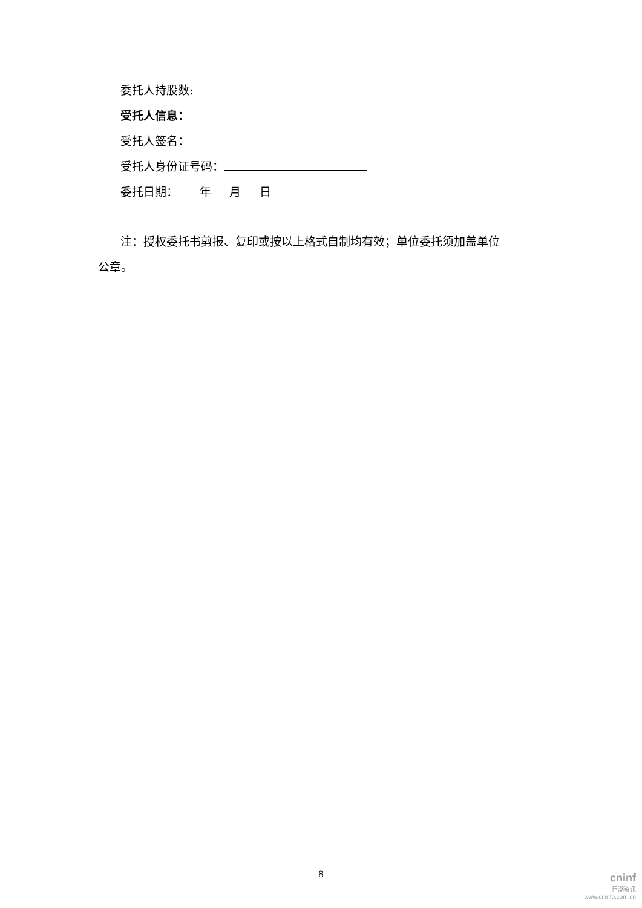委托人持股数:
受托人信息：
受托人签名：
受托人身份证号码：
委托日期： 年 月 日
注：授权委托书剪报、复印或按以上格式自制均有效；单位委托须加盖单位
公章。
8
cninf
巨潮资讯
www.cninfo.com.cn